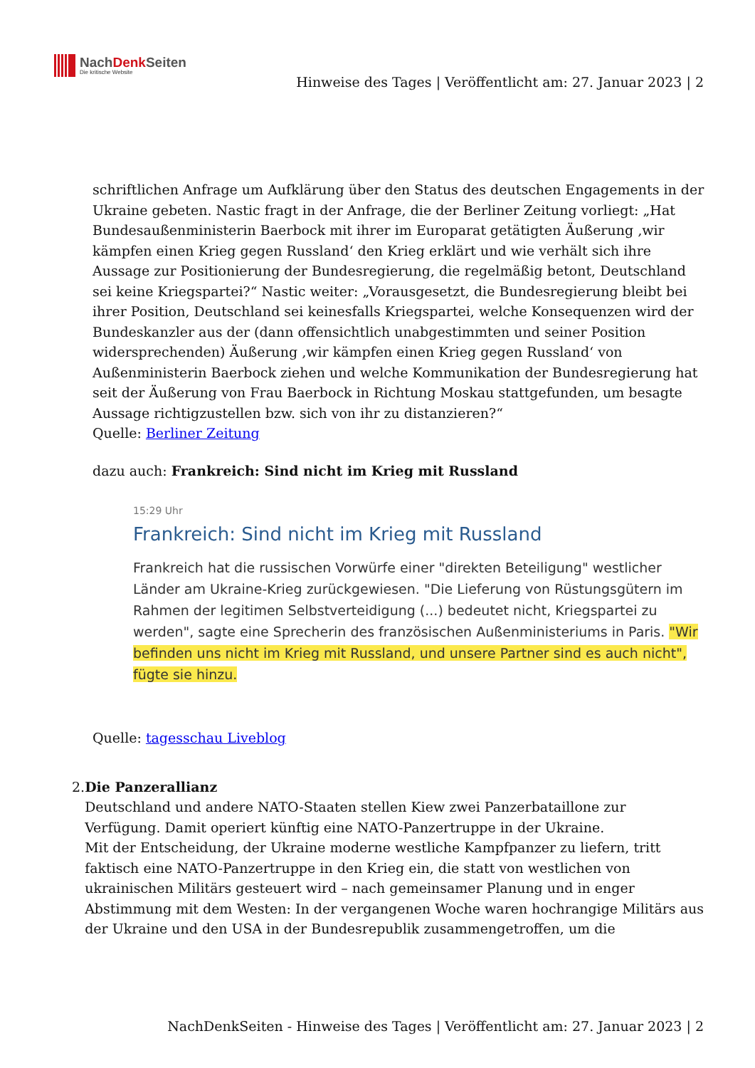NachDenk Seiten
Die kritische Website
Hinweise des Tages | Veröffentlicht am: 27. Januar 2023 | 2
schriftlichen Anfrage um Aufklärung über den Status des deutschen Engagements in der Ukraine gebeten. Nastic fragt in der Anfrage, die der Berliner Zeitung vorliegt: „Hat Bundesaußenministerin Baerbock mit ihrer im Europarat getätigten Äußerung ‚wir kämpfen einen Krieg gegen Russland‘ den Krieg erklärt und wie verhält sich ihre Aussage zur Positionierung der Bundesregierung, die regelmäßig betont, Deutschland sei keine Kriegspartei?“ Nastic weiter: „Vorausgesetzt, die Bundesregierung bleibt bei ihrer Position, Deutschland sei keinesfalls Kriegspartei, welche Konsequenzen wird der Bundeskanzler aus der (dann offensichtlich unabgestimmten und seiner Position widersprechenden) Äußerung ‚wir kämpfen einen Krieg gegen Russland‘ von Außenministerin Baerbock ziehen und welche Kommunikation der Bundesregierung hat seit der Äußerung von Frau Baerbock in Richtung Moskau stattgefunden, um besagte Aussage richtigzustellen bzw. sich von ihr zu distanzieren?“
Quelle: Berliner Zeitung
dazu auch: Frankreich: Sind nicht im Krieg mit Russland
15:29 Uhr
Frankreich: Sind nicht im Krieg mit Russland
Frankreich hat die russischen Vorwürfe einer "direkten Beteiligung" westlicher Länder am Ukraine-Krieg zurückgewiesen. "Die Lieferung von Rüstungsgütern im Rahmen der legitimen Selbstverteidigung (...) bedeutet nicht, Kriegspartei zu werden", sagte eine Sprecherin des französischen Außenministeriums in Paris. "Wir befinden uns nicht im Krieg mit Russland, und unsere Partner sind es auch nicht", fügte sie hinzu.
Quelle: tagesschau Liveblog
2. Die Panzerallianz
Deutschland und andere NATO-Staaten stellen Kiew zwei Panzerbataillone zur Verfügung. Damit operiert künftig eine NATO-Panzertruppe in der Ukraine.
Mit der Entscheidung, der Ukraine moderne westliche Kampfpanzer zu liefern, tritt faktisch eine NATO-Panzertruppe in den Krieg ein, die statt von westlichen von ukrainischen Militärs gesteuert wird – nach gemeinsamer Planung und in enger Abstimmung mit dem Westen: In der vergangenen Woche waren hochrangige Militärs aus der Ukraine und den USA in der Bundesrepublik zusammengetroffen, um die
NachDenkSeiten - Hinweise des Tages | Veröffentlicht am: 27. Januar 2023 | 2